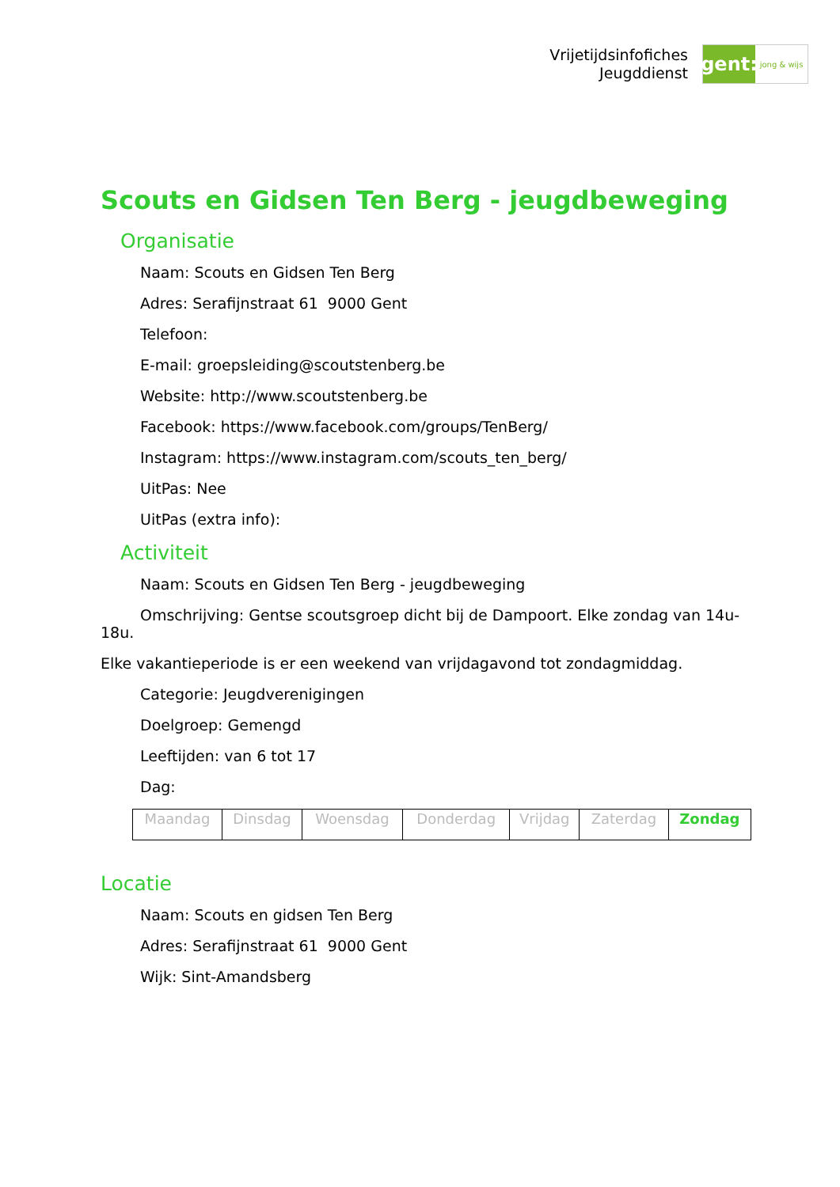Vrijetijdsinfofiches
Jeugddienst
gent:
jong & wijs
Scouts en Gidsen Ten Berg - jeugdbeweging
Organisatie
Naam: Scouts en Gidsen Ten Berg
Adres: Serafijnstraat 61 9000 Gent
Telefoon:
E-mail: groepsleiding@scoutstenberg.be
Website: http://www.scoutstenberg.be
Facebook: https://www.facebook.com/groups/TenBerg/
Instagram: https://www.instagram.com/scouts_ten_berg/
UitPas: Nee
UitPas (extra info):
Activiteit
Naam: Scouts en Gidsen Ten Berg - jeugdbeweging
Omschrijving: Gentse scoutsgroep dicht bij de Dampoort. Elke zondag van 14u-18u.
Elke vakantieperiode is er een weekend van vrijdagavond tot zondagmiddag.
Categorie: Jeugdverenigingen
Doelgroep: Gemengd
Leeftijden: van 6 tot 17
Dag:
| Maandag | Dinsdag | Woensdag | Donderdag | Vrijdag | Zaterdag | Zondag |
Locatie
Naam: Scouts en gidsen Ten Berg
Adres: Serafijnstraat 61 9000 Gent
Wijk: Sint-Amandsberg